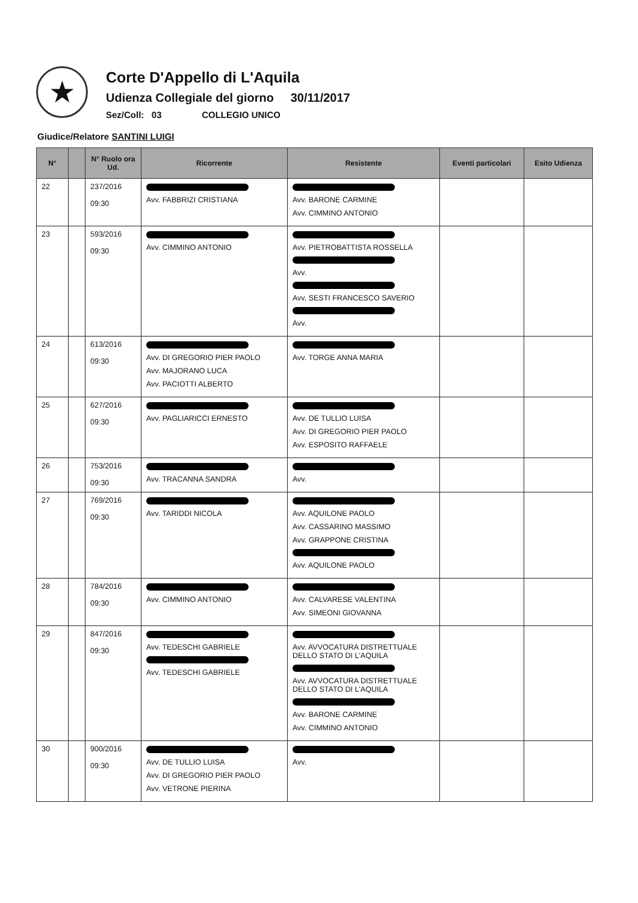★
Corte D'Appello di L'Aquila
Udienza Collegiale del giorno 30/11/2017
Sez/Coll: 03 COLLEGIO UNICO
Giudice/Relatore SANTINI LUIGI
| N° | | N° Ruolo ora Ud. | Ricorrente | Resistente | Eventi particolari | Esito Udienza |
| --- | --- | --- | --- | --- | --- | --- |
| 22 | | 237/2016 09:30 | Avv. FABBRIZI CRISTIANA | Avv. BARONE CARMINE Avv. CIMMINO ANTONIO | | |
| 23 | | 593/2016 09:30 | Avv. CIMMINO ANTONIO | Avv. PIETROBATTISTA ROSSELLA Avv. Avv. SESTI FRANCESCO SAVERIO Avv. | | |
| 24 | | 613/2016 09:30 | Avv. DI GREGORIO PIER PAOLO Avv. MAJORANO LUCA Avv. PACIOTTI ALBERTO | Avv. TORGE ANNA MARIA | | |
| 25 | | 627/2016 09:30 | Avv. PAGLIARICCI ERNESTO | Avv. DE TULLIO LUISA Avv. DI GREGORIO PIER PAOLO Avv. ESPOSITO RAFFAELE | | |
| 26 | | 753/2016 09:30 | Avv. TRACANNA SANDRA | Avv. | | |
| 27 | | 769/2016 09:30 | Avv. TARIDDI NICOLA | Avv. AQUILONE PAOLO Avv. CASSARINO MASSIMO Avv. GRAPPONE CRISTINA Avv. AQUILONE PAOLO | | |
| 28 | | 784/2016 09:30 | Avv. CIMMINO ANTONIO | Avv. CALVARESE VALENTINA Avv. SIMEONI GIOVANNA | | |
| 29 | | 847/2016 09:30 | Avv. TEDESCHI GABRIELE Avv. TEDESCHI GABRIELE | Avv. AVVOCATURA DISTRETTUALE DELLO STATO DI L'AQUILA Avv. AVVOCATURA DISTRETTUALE DELLO STATO DI L'AQUILA Avv. BARONE CARMINE Avv. CIMMINO ANTONIO | | |
| 30 | | 900/2016 09:30 | Avv. DE TULLIO LUISA Avv. DI GREGORIO PIER PAOLO Avv. VETRONE PIERINA | Avv. | | |